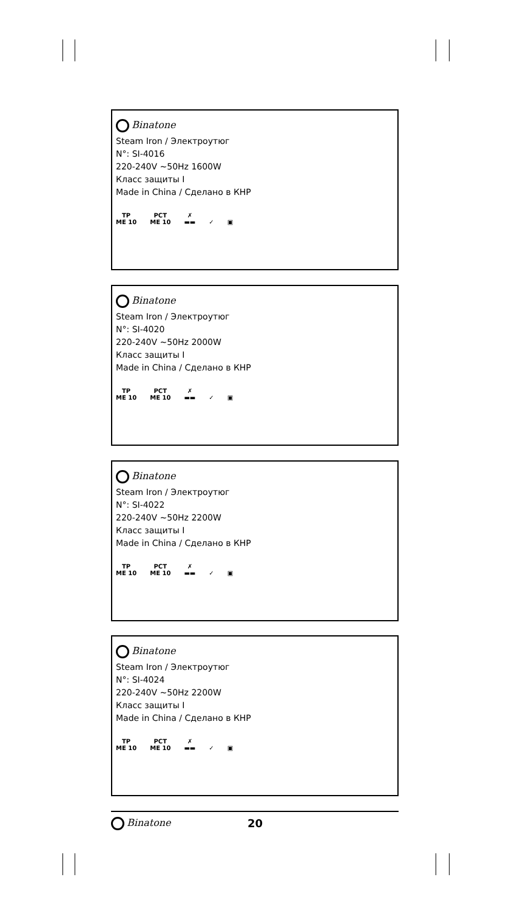Binatone
Steam Iron / Электроутюг
N°: SI-4016
220-240V ~50Hz 1600W
Класс защиты I
Made in China / Сделано в КНР
ТР
ME 10
РСТ
ME 10
✗
▬▬
✓
▣
Binatone
Steam Iron / Электроутюг
N°: SI-4020
220-240V ~50Hz 2000W
Класс защиты I
Made in China / Сделано в КНР
ТР
ME 10
РСТ
ME 10
✗
▬▬
✓
▣
Binatone
Steam Iron / Электроутюг
N°: SI-4022
220-240V ~50Hz 2200W
Класс защиты I
Made in China / Сделано в КНР
ТР
ME 10
РСТ
ME 10
✗
▬▬
✓
▣
Binatone
Steam Iron / Электроутюг
N°: SI-4024
220-240V ~50Hz 2200W
Класс защиты I
Made in China / Сделано в КНР
ТР
ME 10
РСТ
ME 10
✗
▬▬
✓
▣
Binatone 20